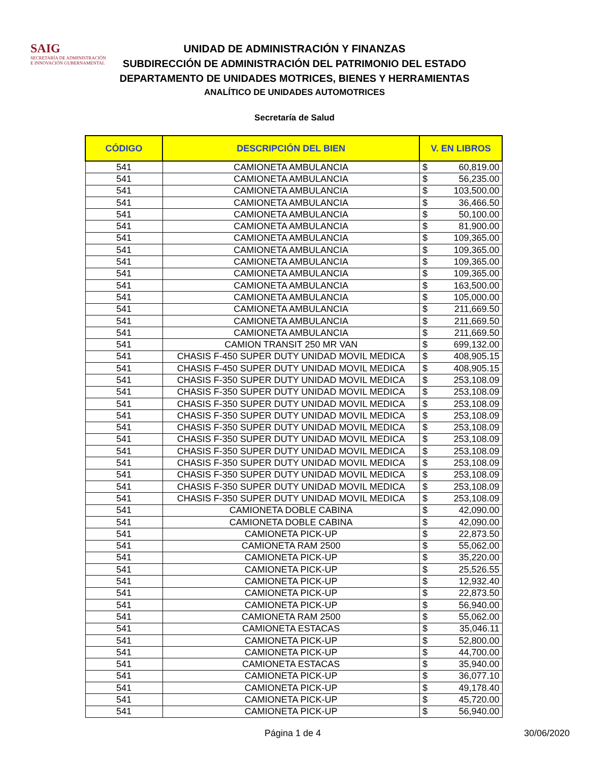SAIG
SECRETARÍA DE ADMINISTRACIÓN
E INNOVACIÓN GUBERNAMENTAL
UNIDAD DE ADMINISTRACIÓN Y FINANZAS
SUBDIRECCIÓN DE ADMINISTRACIÓN DEL PATRIMONIO DEL ESTADO
DEPARTAMENTO DE UNIDADES MOTRICES, BIENES Y HERRAMIENTAS
ANALÍTICO DE UNIDADES AUTOMOTRICES
Secretaría de Salud
| CÓDIGO | DESCRIPCIÓN DEL BIEN | V. EN LIBROS | |
| --- | --- | --- | --- |
| 541 | CAMIONETA AMBULANCIA | $ | 60,819.00 |
| 541 | CAMIONETA AMBULANCIA | $ | 56,235.00 |
| 541 | CAMIONETA AMBULANCIA | $ | 103,500.00 |
| 541 | CAMIONETA AMBULANCIA | $ | 36,466.50 |
| 541 | CAMIONETA AMBULANCIA | $ | 50,100.00 |
| 541 | CAMIONETA AMBULANCIA | $ | 81,900.00 |
| 541 | CAMIONETA AMBULANCIA | $ | 109,365.00 |
| 541 | CAMIONETA AMBULANCIA | $ | 109,365.00 |
| 541 | CAMIONETA AMBULANCIA | $ | 109,365.00 |
| 541 | CAMIONETA AMBULANCIA | $ | 109,365.00 |
| 541 | CAMIONETA AMBULANCIA | $ | 163,500.00 |
| 541 | CAMIONETA AMBULANCIA | $ | 105,000.00 |
| 541 | CAMIONETA AMBULANCIA | $ | 211,669.50 |
| 541 | CAMIONETA AMBULANCIA | $ | 211,669.50 |
| 541 | CAMIONETA AMBULANCIA | $ | 211,669.50 |
| 541 | CAMION TRANSIT 250 MR VAN | $ | 699,132.00 |
| 541 | CHASIS F-450 SUPER DUTY UNIDAD MOVIL MEDICA | $ | 408,905.15 |
| 541 | CHASIS F-450 SUPER DUTY UNIDAD MOVIL MEDICA | $ | 408,905.15 |
| 541 | CHASIS F-350 SUPER DUTY UNIDAD MOVIL MEDICA | $ | 253,108.09 |
| 541 | CHASIS F-350 SUPER DUTY UNIDAD MOVIL MEDICA | $ | 253,108.09 |
| 541 | CHASIS F-350 SUPER DUTY UNIDAD MOVIL MEDICA | $ | 253,108.09 |
| 541 | CHASIS F-350 SUPER DUTY UNIDAD MOVIL MEDICA | $ | 253,108.09 |
| 541 | CHASIS F-350 SUPER DUTY UNIDAD MOVIL MEDICA | $ | 253,108.09 |
| 541 | CHASIS F-350 SUPER DUTY UNIDAD MOVIL MEDICA | $ | 253,108.09 |
| 541 | CHASIS F-350 SUPER DUTY UNIDAD MOVIL MEDICA | $ | 253,108.09 |
| 541 | CHASIS F-350 SUPER DUTY UNIDAD MOVIL MEDICA | $ | 253,108.09 |
| 541 | CHASIS F-350 SUPER DUTY UNIDAD MOVIL MEDICA | $ | 253,108.09 |
| 541 | CHASIS F-350 SUPER DUTY UNIDAD MOVIL MEDICA | $ | 253,108.09 |
| 541 | CHASIS F-350 SUPER DUTY UNIDAD MOVIL MEDICA | $ | 253,108.09 |
| 541 | CAMIONETA DOBLE CABINA | $ | 42,090.00 |
| 541 | CAMIONETA DOBLE CABINA | $ | 42,090.00 |
| 541 | CAMIONETA PICK-UP | $ | 22,873.50 |
| 541 | CAMIONETA RAM 2500 | $ | 55,062.00 |
| 541 | CAMIONETA PICK-UP | $ | 35,220.00 |
| 541 | CAMIONETA PICK-UP | $ | 25,526.55 |
| 541 | CAMIONETA PICK-UP | $ | 12,932.40 |
| 541 | CAMIONETA PICK-UP | $ | 22,873.50 |
| 541 | CAMIONETA PICK-UP | $ | 56,940.00 |
| 541 | CAMIONETA RAM 2500 | $ | 55,062.00 |
| 541 | CAMIONETA ESTACAS | $ | 35,046.11 |
| 541 | CAMIONETA PICK-UP | $ | 52,800.00 |
| 541 | CAMIONETA PICK-UP | $ | 44,700.00 |
| 541 | CAMIONETA ESTACAS | $ | 35,940.00 |
| 541 | CAMIONETA PICK-UP | $ | 36,077.10 |
| 541 | CAMIONETA PICK-UP | $ | 49,178.40 |
| 541 | CAMIONETA PICK-UP | $ | 45,720.00 |
| 541 | CAMIONETA PICK-UP | $ | 56,940.00 |
Página 1 de 4 30/06/2020